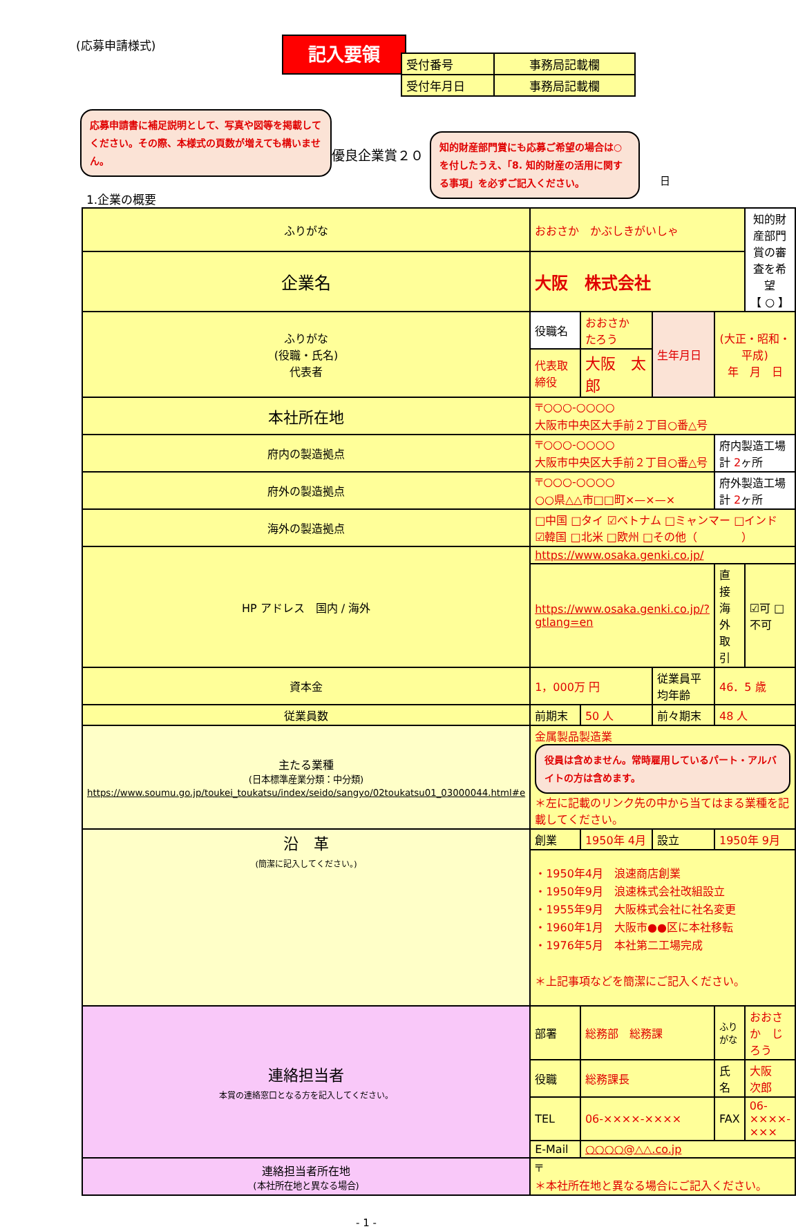(応募申請様式) 記入要領
| 受付番号 | 事務局記載欄 |
| 受付年月日 | 事務局記載欄 |
応募申請書に補足説明として、写真や図等を掲載してください。その際、本様式の頁数が増えても構いません。
優良企業賞２０
知的財産部門賞にも応募ご希望の場合は○を付したうえ、「8. 知的財産の活用に関する事項」を必ずご記入ください。
日
1.企業の概要
| ふりがな | おおさか かぶしきがいしゃ | | | | 知的財産部門賞の審査を希望 【 ○ 】 |
| 企業名 | 大阪 株式会社 | | | | |
| ふりがな (役職・氏名) 代表者 | 役職名 | おおさか たろう | 生年月日 | (大正・昭和・平成) 年 月 日 | |
| | 代表取締役 | 大阪 太郎 | | | |
| 本社所在地 | 〒○○○-○○○○ 大阪市中央区大手前２丁目○番△号 | | | | |
| 府内の製造拠点 | 〒○○○-○○○○ 大阪市中央区大手前２丁目○番△号 | | | 府内製造工場 計 2 ヶ所 | |
| 府外の製造拠点 | 〒○○○-○○○○ ○○県△△市□□町×—×—× | | | 府外製造工場 計 2 ヶ所 | |
| 海外の製造拠点 | □中国 □タイ ☑ベトナム □ミャンマー □インド ☑韓国 □北米 □欧州 □その他（ ） | | | | |
| HP アドレス 国内 / 海外 | https://www.osaka.genki.co.jp/ | | | | |
| | https://www.osaka.genki.co.jp/?gtlang=en | | | 直接海外取引 | ☑可 □不可 |
| 資本金 | 1，000万 円 | | 従業員平均年齢 | 46．5 歳 | |
| 従業員数 | 前期末 | 50 人 | 前々期末 | 48 人 | |
| 主たる業種 (日本標準産業分類：中分類) https://www.soumu.go.jp/toukei_toukatsu/index/seido/sangyo/02toukatsu01_03000044.html#e | 金属製品製造業 役員は含めません。常時雇用しているパート・アルバイトの方は含めます。 ＊左に記載のリンク先の中から当てはまる業種を記載してください。 | | | | |
| 沿 革 (簡潔に記入してください。) | 創業 | 1950年 4月 | 設立 | 1950年 9月 | |
| | ・1950年4月 浪速商店創業 ・1950年9月 浪速株式会社改組設立 ・1955年9月 大阪株式会社に社名変更 ・1960年1月 大阪市●●区に本社移転 ・1976年5月 本社第二工場完成 ＊上記事項などを簡潔にご記入ください。 | | | | |
| 連絡担当者 本賞の連絡窓口となる方を記入してください。 | 部署 | 総務部 総務課 | | ふりがな | おおさか じろう |
| | 役職 | 総務課長 | | 氏名 | 大阪 次郎 |
| | TEL | 06-××××-×××× | | FAX | 06-××××-××× |
| | E-Mail | ○○○○@△△.co.jp | | | |
| 連絡担当者所在地 (本社所在地と異なる場合) | 〒 ＊本社所在地と異なる場合にご記入ください。 | | | | |
- 1 -